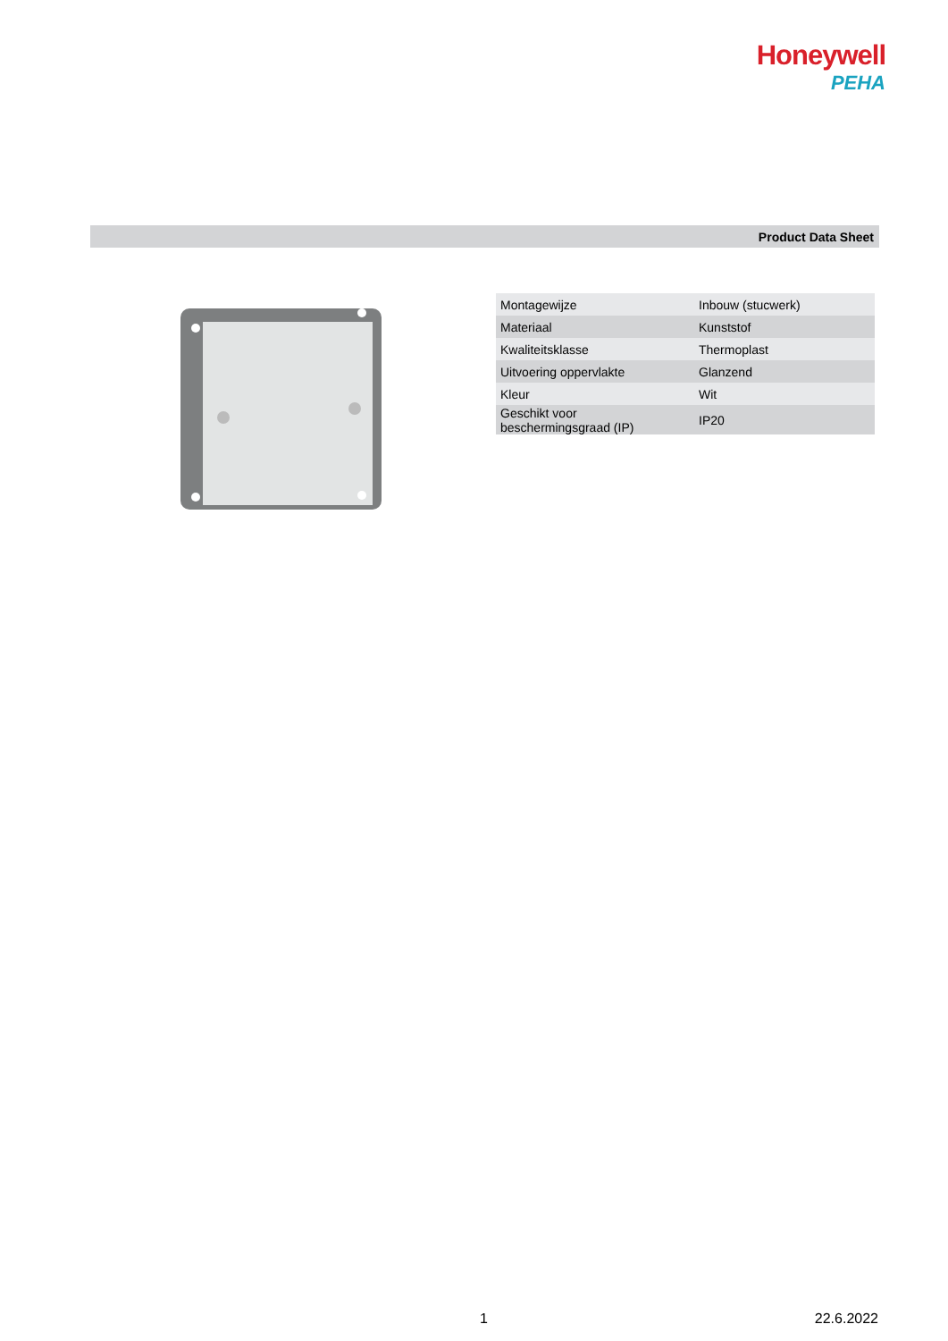Honeywell
PEHA
Product Data Sheet
| Montagewijze | Inbouw (stucwerk) |
| Materiaal | Kunststof |
| Kwaliteitsklasse | Thermoplast |
| Uitvoering oppervlakte | Glanzend |
| Kleur | Wit |
| Geschikt voor beschermingsgraad (IP) | IP20 |
1 22.6.2022